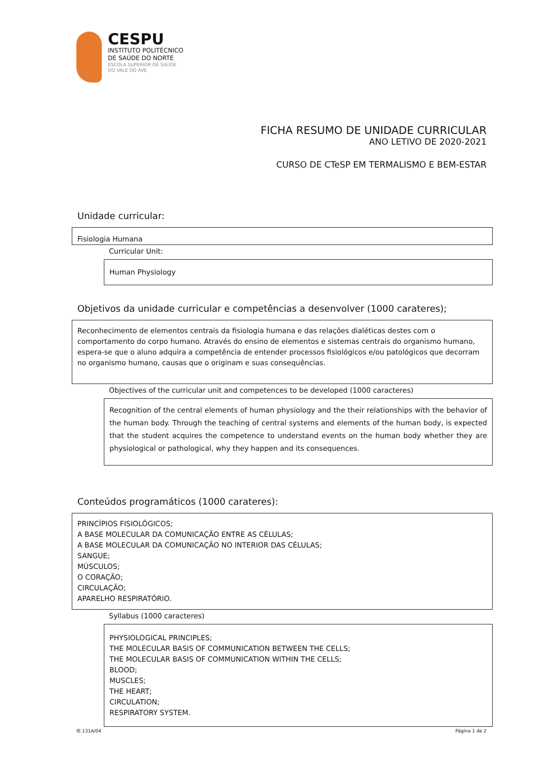CESPU
INSTITUTO POLITÉCNICO
DE SAÚDE DO NORTE
ESCOLA SUPERIOR DE SAÚDE
DO VALE DO AVE
FICHA RESUMO DE UNIDADE CURRICULAR
ANO LETIVO DE 2020-2021
CURSO DE CTeSP EM TERMALISMO E BEM-ESTAR
Unidade curricular:
Fisiologia Humana
Curricular Unit:
Human Physiology
Objetivos da unidade curricular e competências a desenvolver (1000 carateres);
Reconhecimento de elementos centrais da fisiologia humana e das relações dialéticas destes com o comportamento do corpo humano. Através do ensino de elementos e sistemas centrais do organismo humano, espera-se que o aluno adquira a competência de entender processos fisiológicos e/ou patológicos que decorram no organismo humano, causas que o originam e suas consequências.
Objectives of the curricular unit and competences to be developed (1000 caracteres)
Recognition of the central elements of human physiology and the their relationships with the behavior of the human body. Through the teaching of central systems and elements of the human body, is expected that the student acquires the competence to understand events on the human body whether they are physiological or pathological, why they happen and its consequences.
Conteúdos programáticos (1000 carateres):
PRINCÍPIOS FISIOLÓGICOS;
A BASE MOLECULAR DA COMUNICAÇÃO ENTRE AS CÉLULAS;
A BASE MOLECULAR DA COMUNICAÇÃO NO INTERIOR DAS CÉLULAS;
SANGUE;
MÚSCULOS;
O CORAÇÃO;
CIRCULAÇÃO;
APARELHO RESPIRATÓRIO.
Syllabus (1000 caracteres)
PHYSIOLOGICAL PRINCIPLES;
THE MOLECULAR BASIS OF COMMUNICATION BETWEEN THE CELLS;
THE MOLECULAR BASIS OF COMMUNICATION WITHIN THE CELLS;
BLOOD;
MUSCLES;
THE HEART;
CIRCULATION;
RESPIRATORY SYSTEM.
IE.131A/04 Página 1 de 2